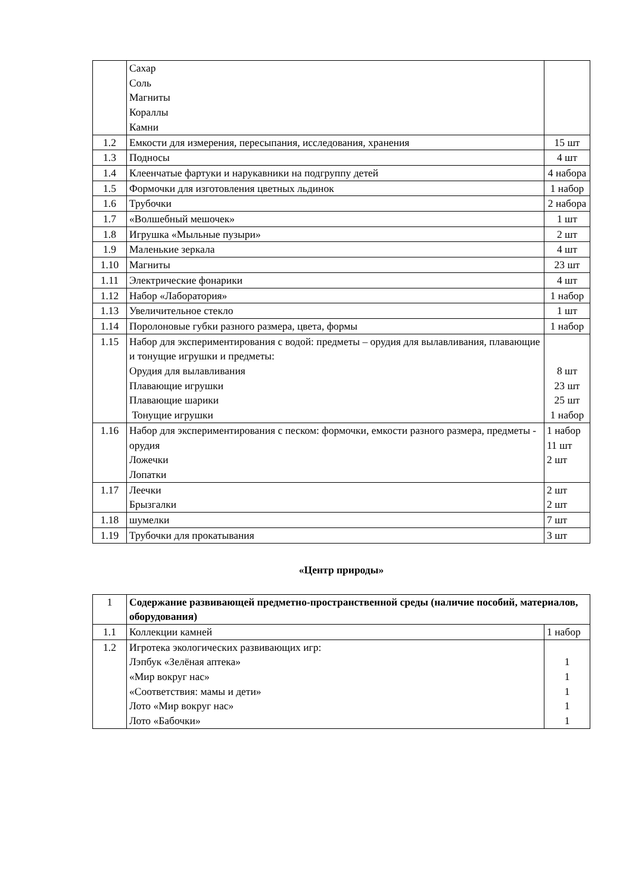| | Сахар Соль Магниты Кораллы Камни | |
| 1.2 | Емкости для измерения, пересыпания, исследования, хранения | 15 шт |
| 1.3 | Подносы | 4 шт |
| 1.4 | Клеенчатые фартуки и нарукавники на подгруппу детей | 4 набора |
| 1.5 | Формочки для изготовления цветных льдинок | 1 набор |
| 1.6 | Трубочки | 2 набора |
| 1.7 | «Волшебный мешочек» | 1 шт |
| 1.8 | Игрушка «Мыльные пузыри» | 2 шт |
| 1.9 | Маленькие зеркала | 4 шт |
| 1.10 | Магниты | 23 шт |
| 1.11 | Электрические фонарики | 4 шт |
| 1.12 | Набор «Лаборатория» | 1 набор |
| 1.13 | Увеличительное стекло | 1 шт |
| 1.14 | Поролоновые губки разного размера, цвета, формы | 1 набор |
| 1.15 | Набор для экспериментирования с водой: предметы – орудия для вылавливания, плавающие и тонущие игрушки и предметы: Орудия для вылавливания Плавающие игрушки Плавающие шарики Тонущие игрушки | 8 шт 23 шт 25 шт 1 набор |
| 1.16 | Набор для экспериментирования с песком: формочки, емкости разного размера, предметы - орудия Ложечки Лопатки | 1 набор 11 шт 2 шт |
| 1.17 | Леечки Брызгалки | 2 шт 2 шт |
| 1.18 | шумелки | 7 шт |
| 1.19 | Трубочки для прокатывания | 3 шт |
«Центр природы»
| 1 | Содержание развивающей предметно-пространственной среды (наличие пособий, материалов, оборудования) | |
| 1.1 | Коллекции камней | 1 набор |
| 1.2 | Игротека экологических развивающих игр: Лэпбук «Зелёная аптека» «Мир вокруг нас» «Соответствия: мамы и дети» Лото «Мир вокруг нас» Лото «Бабочки» | 1 1 1 1 1 |